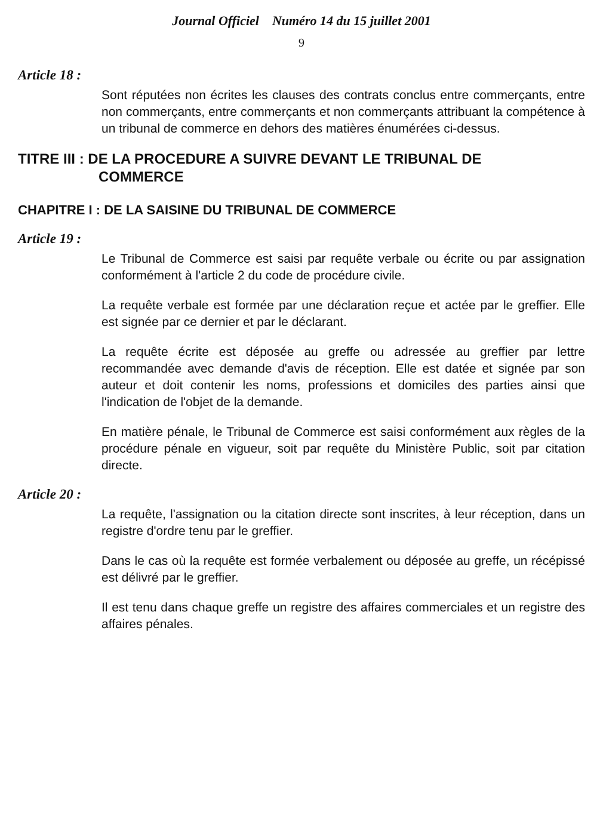Journal Officiel Numéro 14 du 15 juillet 2001
9
Article 18 :
Sont réputées non écrites les clauses des contrats conclus entre commerçants, entre non commerçants, entre commerçants et non commerçants attribuant la compétence à un tribunal de commerce en dehors des matières énumérées ci-dessus.
TITRE III : DE LA PROCEDURE A SUIVRE DEVANT LE TRIBUNAL DE
COMMERCE
CHAPITRE I : DE LA SAISINE DU TRIBUNAL DE COMMERCE
Article 19 :
Le Tribunal de Commerce est saisi par requête verbale ou écrite ou par assignation conformément à l'article 2 du code de procédure civile.
La requête verbale est formée par une déclaration reçue et actée par le greffier. Elle est signée par ce dernier et par le déclarant.
La requête écrite est déposée au greffe ou adressée au greffier par lettre recommandée avec demande d'avis de réception. Elle est datée et signée par son auteur et doit contenir les noms, professions et domiciles des parties ainsi que l'indication de l'objet de la demande.
En matière pénale, le Tribunal de Commerce est saisi conformément aux règles de la procédure pénale en vigueur, soit par requête du Ministère Public, soit par citation directe.
Article 20 :
La requête, l'assignation ou la citation directe sont inscrites, à leur réception, dans un registre d'ordre tenu par le greffier.
Dans le cas où la requête est formée verbalement ou déposée au greffe, un récépissé est délivré par le greffier.
Il est tenu dans chaque greffe un registre des affaires commerciales et un registre des affaires pénales.